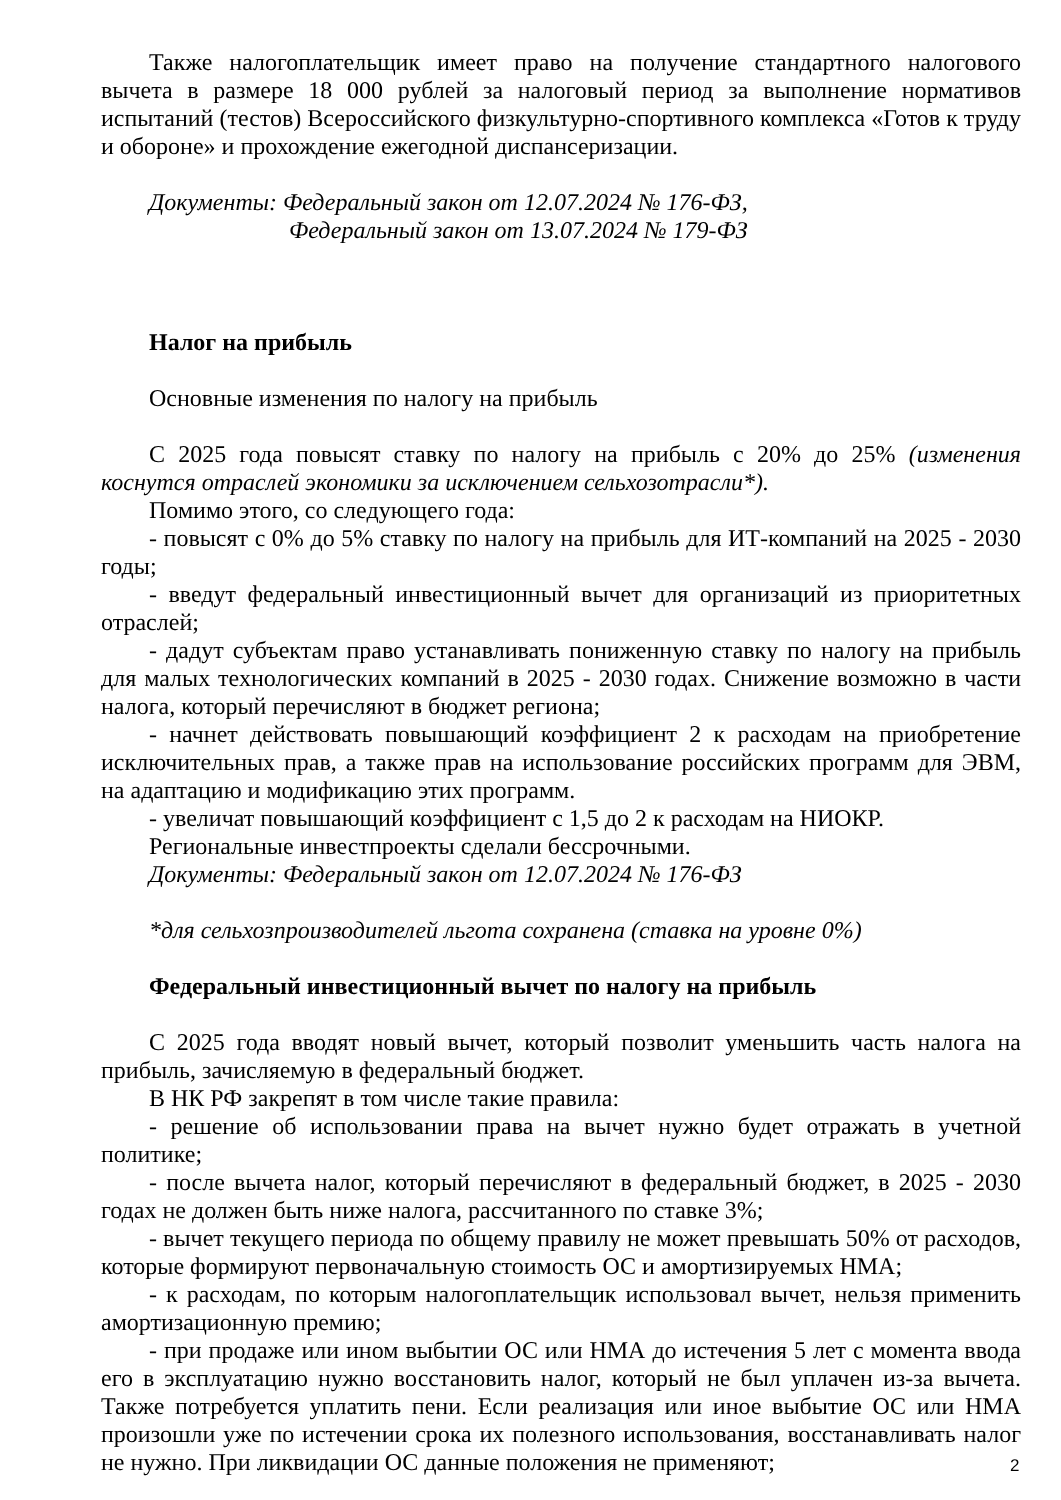Также налогоплательщик имеет право на получение стандартного налогового вычета в размере 18 000 рублей за налоговый период за выполнение нормативов испытаний (тестов) Всероссийского физкультурно-спортивного комплекса «Готов к труду и обороне» и прохождение ежегодной диспансеризации.
Документы: Федеральный закон от 12.07.2024 № 176-ФЗ,
Федеральный закон от 13.07.2024 № 179-ФЗ
Налог на прибыль
Основные изменения по налогу на прибыль
С 2025 года повысят ставку по налогу на прибыль с 20% до 25% (изменения коснутся отраслей экономики за исключением сельхозотрасли*).
Помимо этого, со следующего года:
- повысят с 0% до 5% ставку по налогу на прибыль для ИТ-компаний на 2025 - 2030 годы;
- введут федеральный инвестиционный вычет для организаций из приоритетных отраслей;
- дадут субъектам право устанавливать пониженную ставку по налогу на прибыль для малых технологических компаний в 2025 - 2030 годах. Снижение возможно в части налога, который перечисляют в бюджет региона;
- начнет действовать повышающий коэффициент 2 к расходам на приобретение исключительных прав, а также прав на использование российских программ для ЭВМ, на адаптацию и модификацию этих программ.
- увеличат повышающий коэффициент с 1,5 до 2 к расходам на НИОКР.
Региональные инвестпроекты сделали бессрочными.
Документы: Федеральный закон от 12.07.2024 № 176-ФЗ
*для сельхозпроизводителей льгота сохранена (ставка на уровне 0%)
Федеральный инвестиционный вычет по налогу на прибыль
С 2025 года вводят новый вычет, который позволит уменьшить часть налога на прибыль, зачисляемую в федеральный бюджет.
В НК РФ закрепят в том числе такие правила:
- решение об использовании права на вычет нужно будет отражать в учетной политике;
- после вычета налог, который перечисляют в федеральный бюджет, в 2025 - 2030 годах не должен быть ниже налога, рассчитанного по ставке 3%;
- вычет текущего периода по общему правилу не может превышать 50% от расходов, которые формируют первоначальную стоимость ОС и амортизируемых НМА;
- к расходам, по которым налогоплательщик использовал вычет, нельзя применить амортизационную премию;
- при продаже или ином выбытии ОС или НМА до истечения 5 лет с момента ввода его в эксплуатацию нужно восстановить налог, который не был уплачен из-за вычета. Также потребуется уплатить пени. Если реализация или иное выбытие ОС или НМА произошли уже по истечении срока их полезного использования, восстанавливать налог не нужно. При ликвидации ОС данные положения не применяют;
2